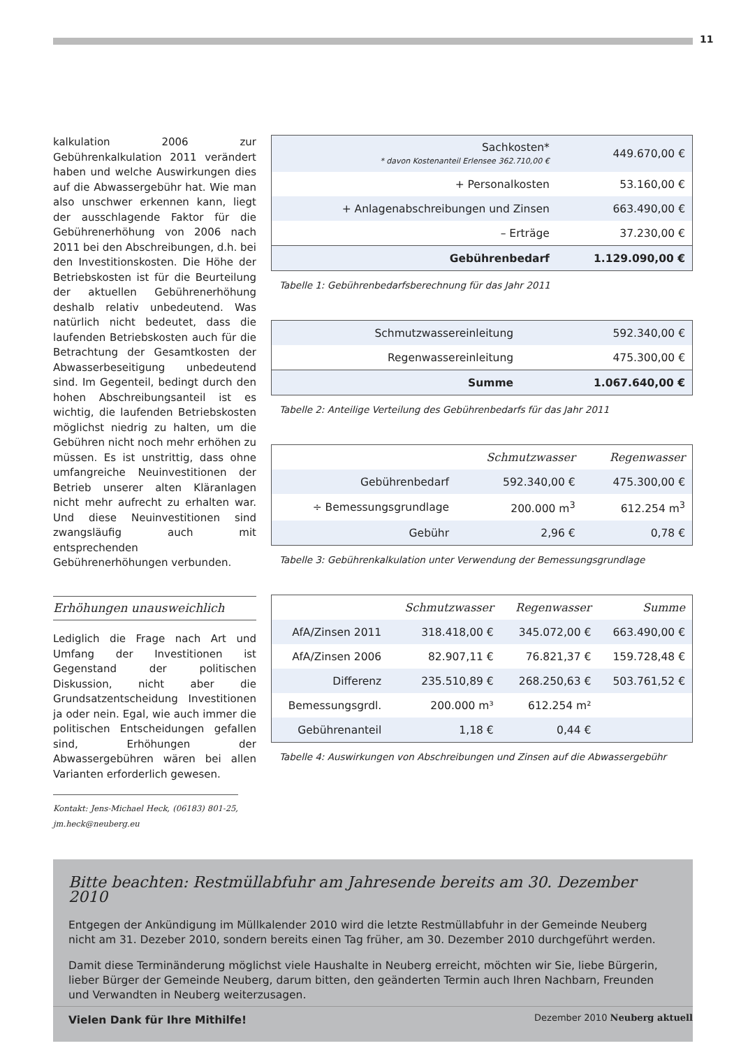11
kalkulation 2006 zur Gebührenkalkulation 2011 verändert haben und welche Auswirkungen dies auf die Abwassergebühr hat. Wie man also unschwer erkennen kann, liegt der ausschlagende Faktor für die Gebührenerhöhung von 2006 nach 2011 bei den Abschreibungen, d.h. bei den Investitionskosten. Die Höhe der Betriebskosten ist für die Beurteilung der aktuellen Gebührenerhöhung deshalb relativ unbedeutend. Was natürlich nicht bedeutet, dass die laufenden Betriebskosten auch für die Betrachtung der Gesamtkosten der Abwasserbeseitigung unbedeutend sind. Im Gegenteil, bedingt durch den hohen Abschreibungsanteil ist es wichtig, die laufenden Betriebskosten möglichst niedrig zu halten, um die Gebühren nicht noch mehr erhöhen zu müssen. Es ist unstrittig, dass ohne umfangreiche Neuinvestitionen der Betrieb unserer alten Kläranlagen nicht mehr aufrecht zu erhalten war. Und diese Neuinvestitionen sind zwangsläufig auch mit entsprechenden Gebührenerhöhungen verbunden.
Erhöhungen unausweichlich
Lediglich die Frage nach Art und Umfang der Investitionen ist Gegenstand der politischen Diskussion, nicht aber die Grundsatzentscheidung Investitionen ja oder nein. Egal, wie auch immer die politischen Entscheidungen gefallen sind, Erhöhungen der Abwassergebühren wären bei allen Varianten erforderlich gewesen.
Kontakt: Jens-Michael Heck, (06183) 801-25, jm.heck@neuberg.eu
| Sachkosten* * davon Kostenanteil Erlensee 362.710,00 € | 449.670,00 € |
| + Personalkosten | 53.160,00 € |
| + Anlagenabschreibungen und Zinsen | 663.490,00 € |
| – Erträge | 37.230,00 € |
| Gebührenbedarf | 1.129.090,00 € |
Tabelle 1: Gebührenbedarfsberechnung für das Jahr 2011
| Schmutzwassereinleitung | 592.340,00 € |
| Regenwassereinleitung | 475.300,00 € |
| Summe | 1.067.640,00 € |
Tabelle 2: Anteilige Verteilung des Gebührenbedarfs für das Jahr 2011
| | Schmutzwasser | Regenwasser |
| --- | --- | --- |
| Gebührenbedarf | 592.340,00 € | 475.300,00 € |
| ÷ Bemessungsgrundlage | 200.000 m<sup>3</sup> | 612.254 m<sup>3</sup> |
| Gebühr | 2,96 € | 0,78 € |
Tabelle 3: Gebührenkalkulation unter Verwendung der Bemessungsgrundlage
| | Schmutzwasser | Regenwasser | Summe |
| --- | --- | --- | --- |
| AfA/Zinsen 2011 | 318.418,00 € | 345.072,00 € | 663.490,00 € |
| AfA/Zinsen 2006 | 82.907,11 € | 76.821,37 € | 159.728,48 € |
| Differenz | 235.510,89 € | 268.250,63 € | 503.761,52 € |
| Bemessungsgrdl. | 200.000 m³ | 612.254 m² | |
| Gebührenanteil | 1,18 € | 0,44 € | |
Tabelle 4: Auswirkungen von Abschreibungen und Zinsen auf die Abwassergebühr
Bitte beachten: Restmüllabfuhr am Jahresende bereits am 30. Dezember 2010
Entgegen der Ankündigung im Müllkalender 2010 wird die letzte Restmüllabfuhr in der Gemeinde Neuberg nicht am 31. Dezeber 2010, sondern bereits einen Tag früher, am 30. Dezember 2010 durchgeführt werden.
Damit diese Terminänderung möglichst viele Haushalte in Neuberg erreicht, möchten wir Sie, liebe Bürgerin, lieber Bürger der Gemeinde Neuberg, darum bitten, den geänderten Termin auch Ihren Nachbarn, Freunden und Verwandten in Neuberg weiterzusagen.
Vielen Dank für Ihre Mithilfe!
Dezember 2010 Neuberg aktuell